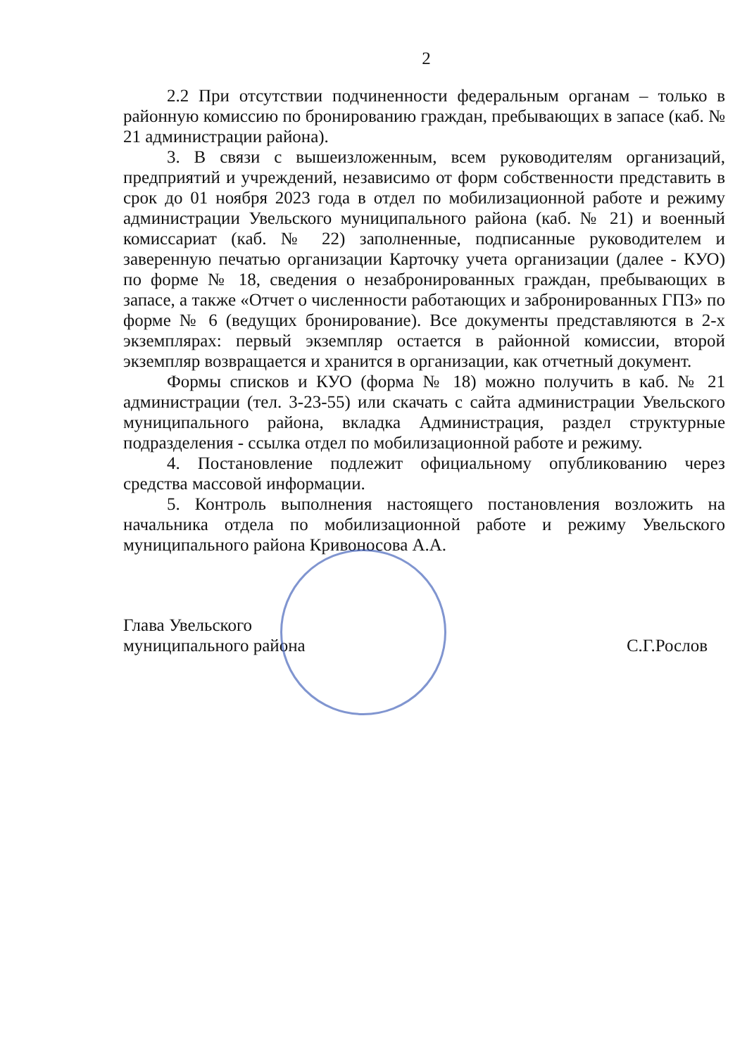2
2.2 При отсутствии подчиненности федеральным органам – только в районную комиссию по бронированию граждан, пребывающих в запасе (каб. № 21 администрации района).
3. В связи с вышеизложенным, всем руководителям организаций, предприятий и учреждений, независимо от форм собственности представить в срок до 01 ноября 2023 года в отдел по мобилизационной работе и режиму администрации Увельского муниципального района (каб. № 21) и военный комиссариат (каб. № 22) заполненные, подписанные руководителем и заверенную печатью организации Карточку учета организации (далее - КУО) по форме № 18, сведения о незабронированных граждан, пребывающих в запасе, а также «Отчет о численности работающих и забронированных ГПЗ» по форме № 6 (ведущих бронирование). Все документы представляются в 2-х экземплярах: первый экземпляр остается в районной комиссии, второй экземпляр возвращается и хранится в организации, как отчетный документ.
Формы списков и КУО (форма № 18) можно получить в каб. № 21 администрации (тел. 3-23-55) или скачать с сайта администрации Увельского муниципального района, вкладка Администрация, раздел структурные подразделения - ссылка отдел по мобилизационной работе и режиму.
4. Постановление подлежит официальному опубликованию через средства массовой информации.
5. Контроль выполнения настоящего постановления возложить на начальника отдела по мобилизационной работе и режиму Увельского муниципального района Кривоносова А.А.
Глава Увельского
муниципального района
С.Г.Рослов